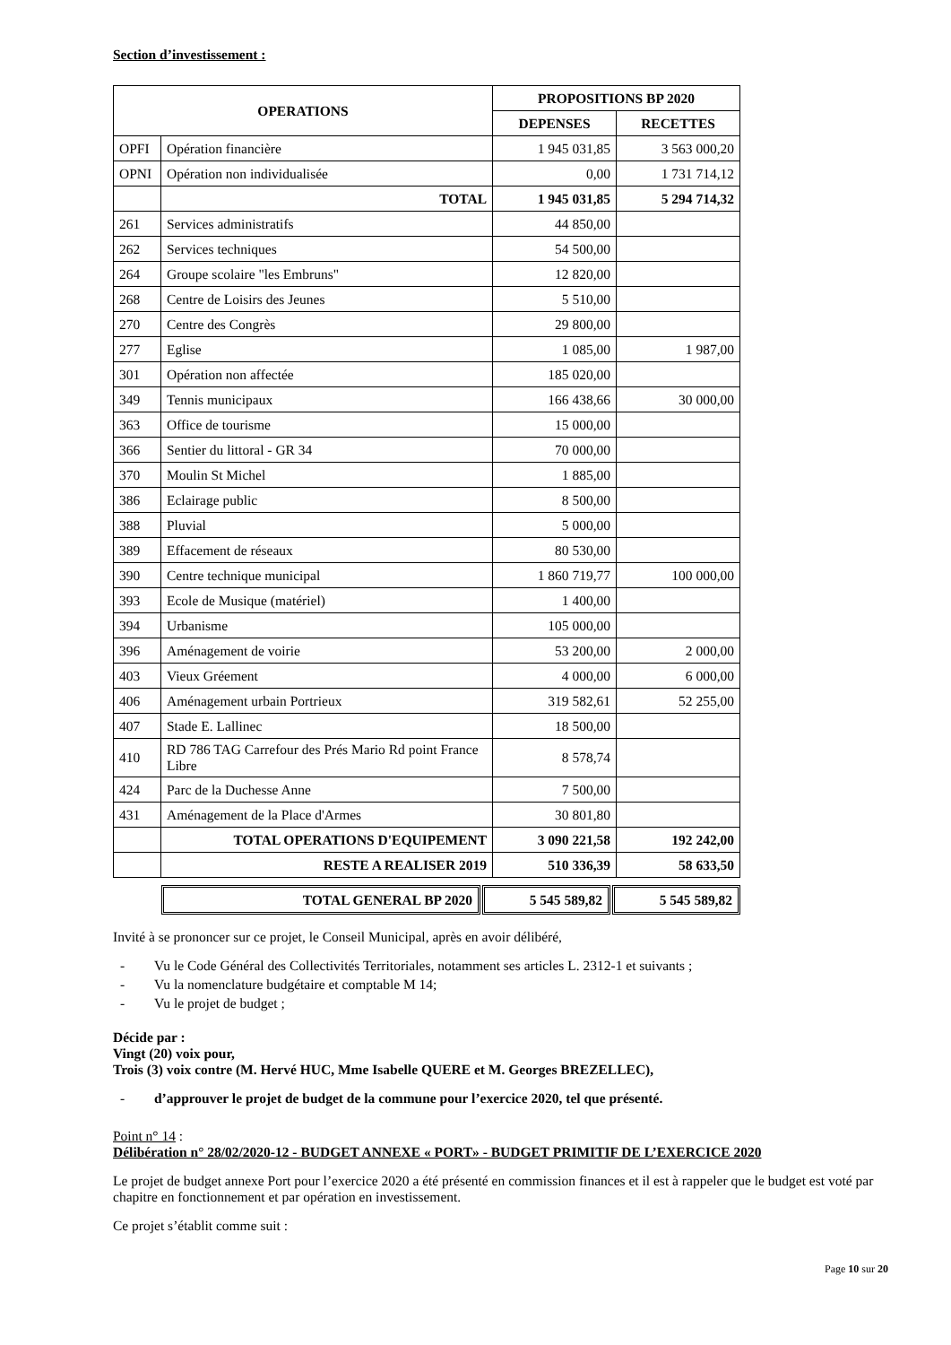Section d’investissement :
| OPERATIONS | | PROPOSITIONS BP 2020 | |
| --- | --- | --- | --- |
| | | DEPENSES | RECETTES |
| OPFI | Opération financière | 1 945 031,85 | 3 563 000,20 |
| OPNI | Opération non individualisée | 0,00 | 1 731 714,12 |
| | TOTAL | 1 945 031,85 | 5 294 714,32 |
| 261 | Services administratifs | 44 850,00 | |
| 262 | Services techniques | 54 500,00 | |
| 264 | Groupe scolaire "les Embruns" | 12 820,00 | |
| 268 | Centre de Loisirs des Jeunes | 5 510,00 | |
| 270 | Centre des Congrès | 29 800,00 | |
| 277 | Eglise | 1 085,00 | 1 987,00 |
| 301 | Opération non affectée | 185 020,00 | |
| 349 | Tennis municipaux | 166 438,66 | 30 000,00 |
| 363 | Office de tourisme | 15 000,00 | |
| 366 | Sentier du littoral - GR 34 | 70 000,00 | |
| 370 | Moulin St Michel | 1 885,00 | |
| 386 | Eclairage public | 8 500,00 | |
| 388 | Pluvial | 5 000,00 | |
| 389 | Effacement de réseaux | 80 530,00 | |
| 390 | Centre technique municipal | 1 860 719,77 | 100 000,00 |
| 393 | Ecole de Musique (matériel) | 1 400,00 | |
| 394 | Urbanisme | 105 000,00 | |
| 396 | Aménagement de voirie | 53 200,00 | 2 000,00 |
| 403 | Vieux Gréement | 4 000,00 | 6 000,00 |
| 406 | Aménagement urbain Portrieux | 319 582,61 | 52 255,00 |
| 407 | Stade E. Lallinec | 18 500,00 | |
| 410 | RD 786 TAG Carrefour des Prés Mario Rd point France Libre | 8 578,74 | |
| 424 | Parc de la Duchesse Anne | 7 500,00 | |
| 431 | Aménagement de la Place d'Armes | 30 801,80 | |
| | TOTAL OPERATIONS D'EQUIPEMENT | 3 090 221,58 | 192 242,00 |
| | RESTE A REALISER 2019 | 510 336,39 | 58 633,50 |
| TOTAL GENERAL BP 2020 | 5 545 589,82 | 5 545 589,82 |
Invité à se prononcer sur ce projet, le Conseil Municipal, après en avoir délibéré,
- Vu le Code Général des Collectivités Territoriales, notamment ses articles L. 2312-1 et suivants ;
- Vu la nomenclature budgétaire et comptable M 14;
- Vu le projet de budget ;
Décide par :
Vingt (20) voix pour,
Trois (3) voix contre (M. Hervé HUC, Mme Isabelle QUERE et M. Georges BREZELLEC),
- d’approuver le projet de budget de la commune pour l’exercice 2020, tel que présenté.
Point n° 14 :
Délibération n° 28/02/2020-12 - BUDGET ANNEXE « PORT» - BUDGET PRIMITIF DE L’EXERCICE 2020
Le projet de budget annexe Port pour l’exercice 2020 a été présenté en commission finances et il est à rappeler que le budget est voté par chapitre en fonctionnement et par opération en investissement.
Ce projet s’établit comme suit :
Page 10 sur 20